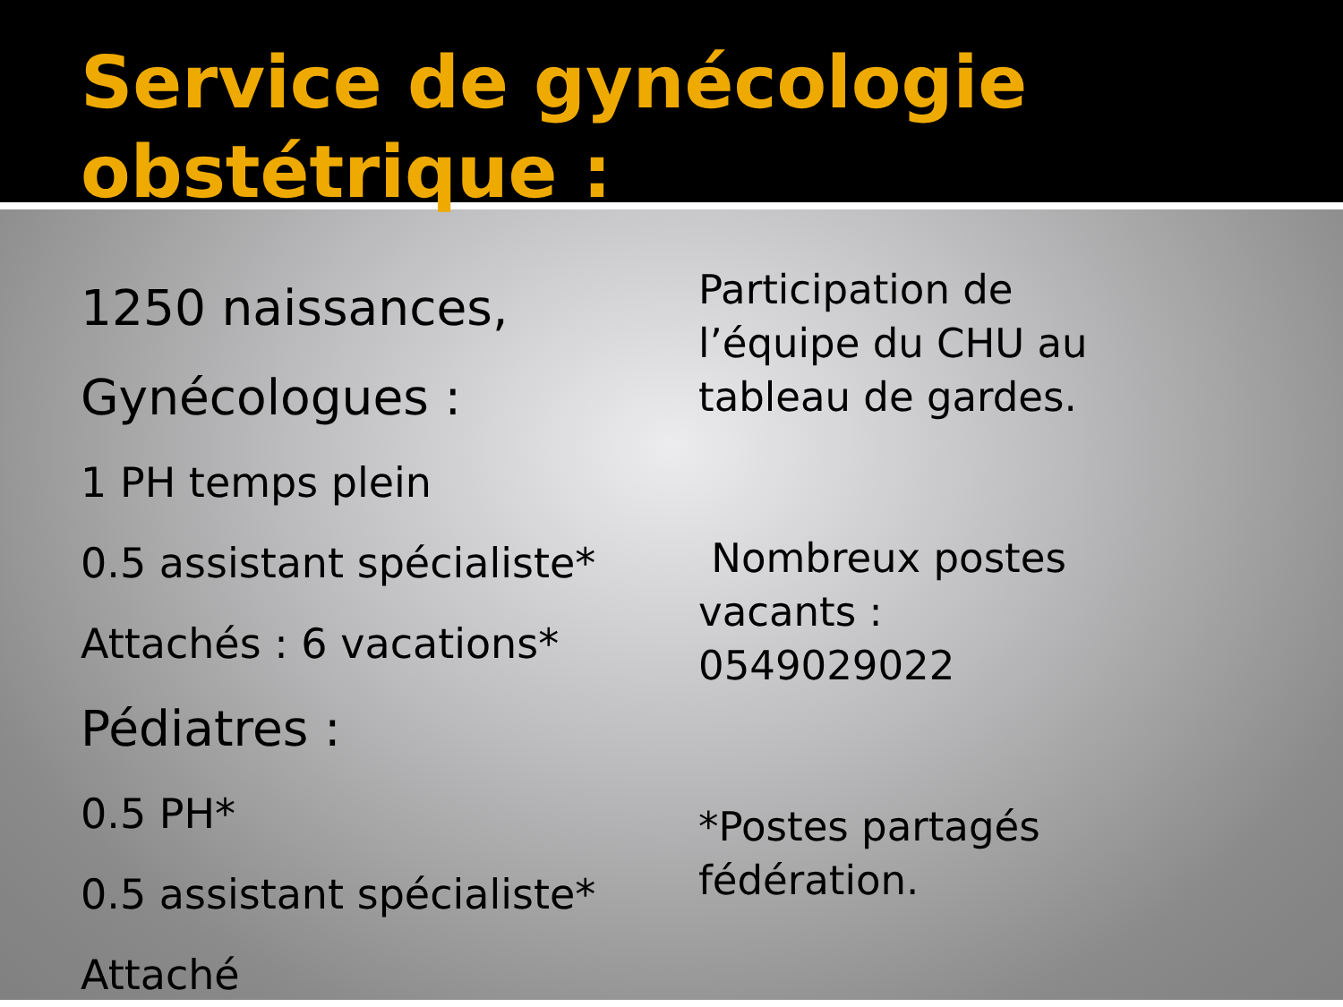Service de gynécologie obstétrique :
1250 naissances,
Gynécologues :
1 PH temps plein
0.5 assistant spécialiste*
Attachés : 6 vacations*
Pédiatres :
0.5 PH*
0.5 assistant spécialiste*
Attaché
Participation de
l’équipe du CHU au
tableau de gardes.
Nombreux postes
vacants :
0549029022
*Postes partagés
fédération.